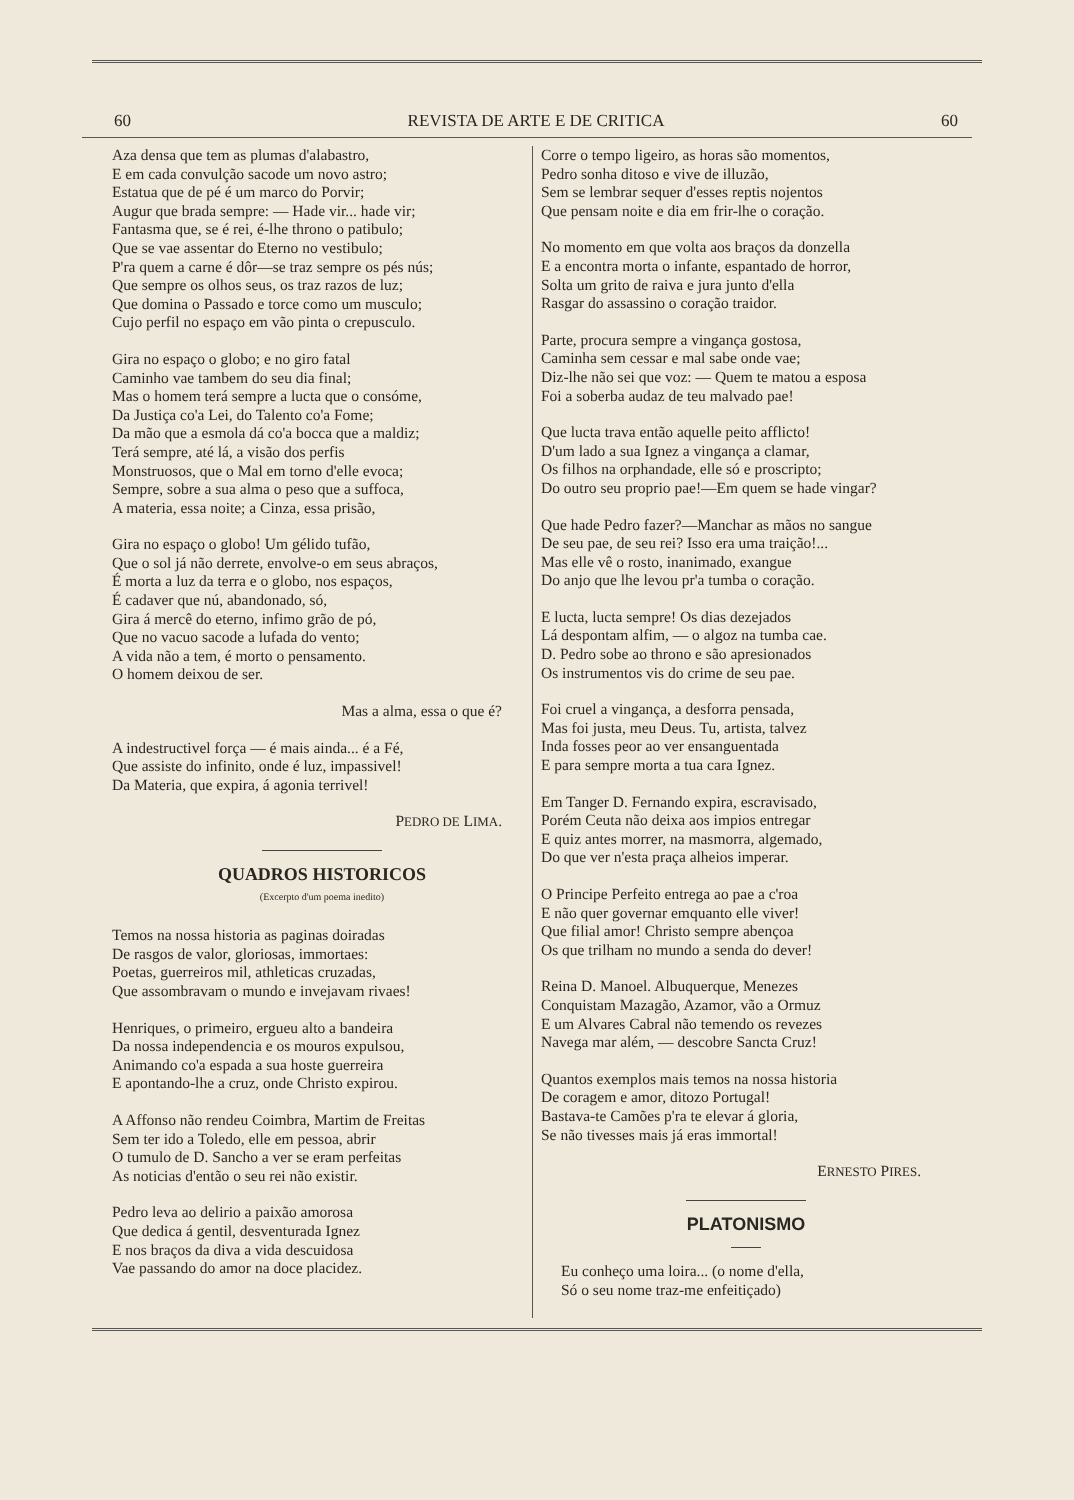60 REVISTA DE ARTE E DE CRITICA 60
Aza densa que tem as plumas d'alabastro,
E em cada convulção sacode um novo astro;
Estatua que de pé é um marco do Porvir;
Augur que brada sempre: — Hade vir... hade vir;
Fantasma que, se é rei, é-lhe throno o patibulo;
Que se vae assentar do Eterno no vestibulo;
P'ra quem a carne é dôr—se traz sempre os pés nús;
Que sempre os olhos seus, os traz razos de luz;
Que domina o Passado e torce como um musculo;
Cujo perfil no espaço em vão pinta o crepusculo.
Gira no espaço o globo; e no giro fatal
Caminho vae tambem do seu dia final;
Mas o homem terá sempre a lucta que o consóme,
Da Justiça co'a Lei, do Talento co'a Fome;
Da mão que a esmola dá co'a bocca que a maldiz;
Terá sempre, até lá, a visão dos perfis
Monstruosos, que o Mal em torno d'elle evoca;
Sempre, sobre a sua alma o peso que a suffoca,
A materia, essa noite; a Cinza, essa prisão,
Gira no espaço o globo! Um gélido tufão,
Que o sol já não derrete, envolve-o em seus abraços,
É morta a luz da terra e o globo, nos espaços,
É cadaver que nú, abandonado, só,
Gira á mercê do eterno, infimo grão de pó,
Que no vacuo sacode a lufada do vento;
A vida não a tem, é morto o pensamento.
O homem deixou de ser.
Mas a alma, essa o que é?
A indestructivel força — é mais ainda... é a Fé,
Que assiste do infinito, onde é luz, impassivel!
Da Materia, que expira, á agonia terrivel!
PEDRO DE LIMA.
QUADROS HISTORICOS
(Excerpto d'um poema inedito)
Temos na nossa historia as paginas doiradas
De rasgos de valor, gloriosas, immortaes:
Poetas, guerreiros mil, athleticas cruzadas,
Que assombravam o mundo e invejavam rivaes!
Henriques, o primeiro, ergueu alto a bandeira
Da nossa independencia e os mouros expulsou,
Animando co'a espada a sua hoste guerreira
E apontando-lhe a cruz, onde Christo expirou.
A Affonso não rendeu Coimbra, Martim de Freitas
Sem ter ido a Toledo, elle em pessoa, abrir
O tumulo de D. Sancho a ver se eram perfeitas
As noticias d'então o seu rei não existir.
Pedro leva ao delirio a paixão amorosa
Que dedica á gentil, desventurada Ignez
E nos braços da diva a vida descuidosa
Vae passando do amor na doce placidez.
Corre o tempo ligeiro, as horas são momentos,
Pedro sonha ditoso e vive de illuzão,
Sem se lembrar sequer d'esses reptis nojentos
Que pensam noite e dia em frir-lhe o coração.
No momento em que volta aos braços da donzella
E a encontra morta o infante, espantado de horror,
Solta um grito de raiva e jura junto d'ella
Rasgar do assassino o coração traidor.
Parte, procura sempre a vingança gostosa,
Caminha sem cessar e mal sabe onde vae;
Diz-lhe não sei que voz: — Quem te matou a esposa
Foi a soberba audaz de teu malvado pae!
Que lucta trava então aquelle peito afflicto!
D'um lado a sua Ignez a vingança a clamar,
Os filhos na orphandade, elle só e proscripto;
Do outro seu proprio pae!—Em quem se hade vingar?
Que hade Pedro fazer?—Manchar as mãos no sangue
De seu pae, de seu rei? Isso era uma traição!...
Mas elle vê o rosto, inanimado, exangue
Do anjo que lhe levou pr'a tumba o coração.
E lucta, lucta sempre! Os dias dezejados
Lá despontam alfim, — o algoz na tumba cae.
D. Pedro sobe ao throno e são apresionados
Os instrumentos vis do crime de seu pae.
Foi cruel a vingança, a desforra pensada,
Mas foi justa, meu Deus. Tu, artista, talvez
Inda fosses peor ao ver ensanguentada
E para sempre morta a tua cara Ignez.
Em Tanger D. Fernando expira, escravisado,
Porém Ceuta não deixa aos impios entregar
E quiz antes morrer, na masmorra, algemado,
Do que ver n'esta praça alheios imperar.
O Principe Perfeito entrega ao pae a c'roa
E não quer governar emquanto elle viver!
Que filial amor! Christo sempre abençoa
Os que trilham no mundo a senda do dever!
Reina D. Manoel. Albuquerque, Menezes
Conquistam Mazagão, Azamor, vão a Ormuz
E um Alvares Cabral não temendo os revezes
Navega mar além, — descobre Sancta Cruz!
Quantos exemplos mais temos na nossa historia
De coragem e amor, ditozo Portugal!
Bastava-te Camões p'ra te elevar á gloria,
Se não tivesses mais já eras immortal!
ERNESTO PIRES.
PLATONISMO
Eu conheço uma loira... (o nome d'ella,
Só o seu nome traz-me enfeitiçado)